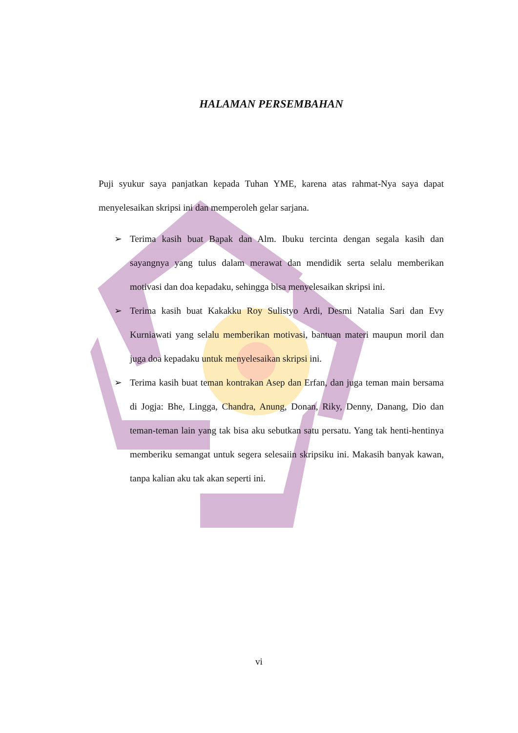HALAMAN PERSEMBAHAN
Puji syukur saya panjatkan kepada Tuhan YME, karena atas rahmat-Nya saya dapat menyelesaikan skripsi ini dan memperoleh gelar sarjana.
➢ Terima kasih buat Bapak dan Alm. Ibuku tercinta dengan segala kasih dan sayangnya yang tulus dalam merawat dan mendidik serta selalu memberikan motivasi dan doa kepadaku, sehingga bisa menyelesaikan skripsi ini.
➢ Terima kasih buat Kakakku Roy Sulistyo Ardi, Desmi Natalia Sari dan Evy Kurniawati yang selalu memberikan motivasi, bantuan materi maupun moril dan juga doa kepadaku untuk menyelesaikan skripsi ini.
➢ Terima kasih buat teman kontrakan Asep dan Erfan, dan juga teman main bersama di Jogja: Bhe, Lingga, Chandra, Anung, Donan, Riky, Denny, Danang, Dio dan teman-teman lain yang tak bisa aku sebutkan satu persatu. Yang tak henti-hentinya memberiku semangat untuk segera selesaiin skripsiku ini. Makasih banyak kawan, tanpa kalian aku tak akan seperti ini.
vi